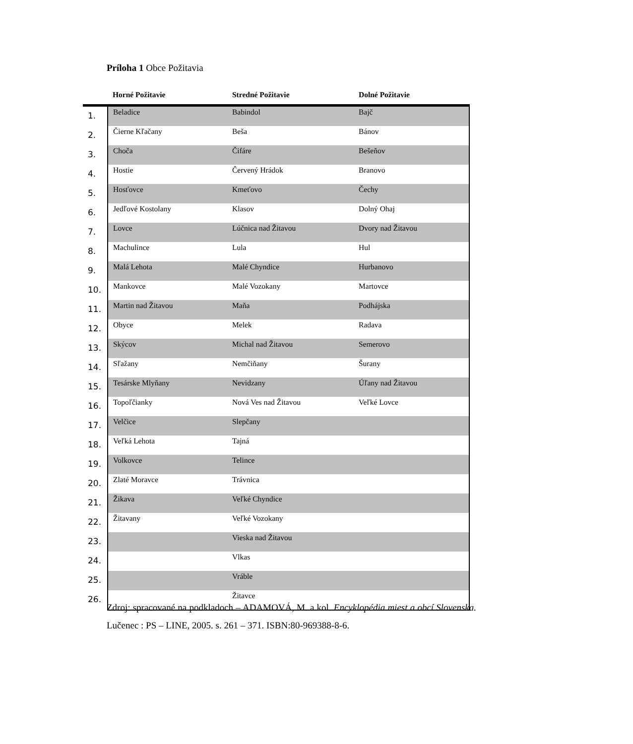Príloha 1 Obce Požitavia
| | Horné Požitavie | Stredné Požitavie | Dolné Požitavie |
| --- | --- | --- | --- |
| 1. | Beladice | Babindol | Bajč |
| 2. | Čierne Kľačany | Beša | Bánov |
| 3. | Choča | Čifáre | Bešeňov |
| 4. | Hostie | Červený Hrádok | Branovo |
| 5. | Hosťovce | Kmeťovo | Čechy |
| 6. | Jedľové Kostolany | Klasov | Dolný Ohaj |
| 7. | Lovce | Lúčnica nad Žitavou | Dvory nad Žitavou |
| 8. | Machulince | Lula | Hul |
| 9. | Malá Lehota | Malé Chyndice | Hurbanovo |
| 10. | Mankovce | Malé Vozokany | Martovce |
| 11. | Martin nad Žitavou | Maňa | Podhájska |
| 12. | Obyce | Melek | Radava |
| 13. | Skýcov | Michal nad Žitavou | Semerovo |
| 14. | Sľažany | Nemčiňany | Šurany |
| 15. | Tesárske Mlyňany | Nevidzany | Úľany nad Žitavou |
| 16. | Topoľčianky | Nová Ves nad Žitavou | Veľké Lovce |
| 17. | Velčice | Slepčany | |
| 18. | Veľká Lehota | Tajná | |
| 19. | Volkovce | Telince | |
| 20. | Zlaté Moravce | Trávnica | |
| 21. | Žikava | Veľké Chyndice | |
| 22. | Žitavany | Veľké Vozokany | |
| 23. | | Vieska nad Žitavou | |
| 24. | | Vlkas | |
| 25. | | Vráble | |
| 26. | | Žitavce | |
Zdroj: spracované na podkladoch – ADAMOVÁ, M. a kol. Encyklopédia miest a obcí Slovenska. Lučenec : PS – LINE, 2005. s. 261 – 371. ISBN:80-969388-8-6.